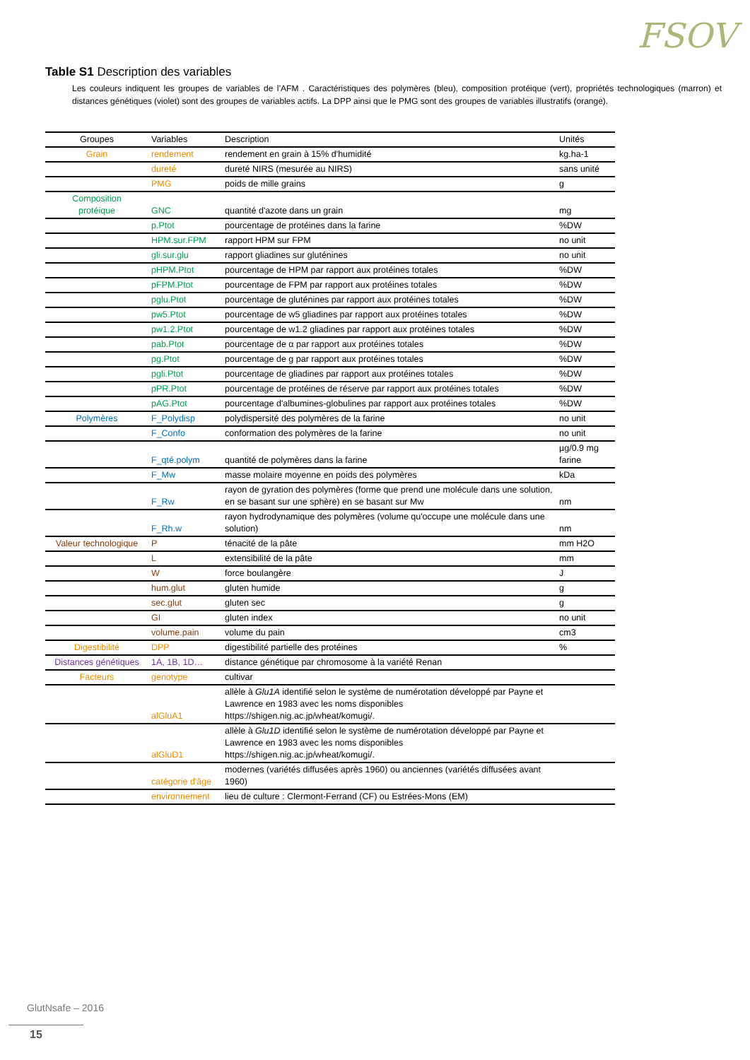FSOV
Table S1 Description des variables
Les couleurs indiquent les groupes de variables de l’AFM . Caractéristiques des polymères (bleu), composition protéique (vert), propriétés technologiques (marron) et distances génétiques (violet) sont des groupes de variables actifs. La DPP ainsi que le PMG sont des groupes de variables illustratifs (orange).
| Groupes | Variables | Description | Unités |
| --- | --- | --- | --- |
| Grain | rendement | rendement en grain à 15% d'humidité | kg.ha-1 |
| | dureté | dureté NIRS (mesurée au NIRS) | sans unité |
| | PMG | poids de mille grains | g |
| Composition protéique | GNC | quantité d'azote dans un grain | mg |
| | p.Ptot | pourcentage de protéines dans la farine | %DW |
| | HPM.sur.FPM | rapport HPM sur FPM | no unit |
| | gli.sur.glu | rapport gliadines sur gluténines | no unit |
| | pHPM.Ptot | pourcentage de HPM par rapport aux protéines totales | %DW |
| | pFPM.Ptot | pourcentage de FPM par rapport aux protéines totales | %DW |
| | pglu.Ptot | pourcentage de gluténines par rapport aux protéines totales | %DW |
| | pw5.Ptot | pourcentage de w5 gliadines par rapport aux protéines totales | %DW |
| | pw1.2.Ptot | pourcentage de w1.2 gliadines par rapport aux protéines totales | %DW |
| | pab.Ptot | pourcentage de α par rapport aux protéines totales | %DW |
| | pg.Ptot | pourcentage de g par rapport aux protéines totales | %DW |
| | pgli.Ptot | pourcentage de gliadines par rapport aux protéines totales | %DW |
| | pPR.Ptot | pourcentage de protéines de réserve par rapport aux protéines totales | %DW |
| | pAG.Ptot | pourcentage d'albumines-globulines par rapport aux protéines totales | %DW |
| Polymères | F_Polydisp | polydispersité des polymères de la farine | no unit |
| | F_Confo | conformation des polymères de la farine | no unit |
| | F_qté.polym | quantité de polymères dans la farine | µg/0.9 mg farine |
| | F_Mw | masse molaire moyenne en poids des polymères | kDa |
| | F_Rw | rayon de gyration des polymères (forme que prend une molécule dans une solution, en se basant sur une sphère) en se basant sur Mw | nm |
| | F_Rh.w | rayon hydrodynamique des polymères (volume qu'occupe une molécule dans une solution) | nm |
| Valeur technologique | P | ténacité de la pâte | mm H2O |
| | L | extensibilité de la pâte | mm |
| | W | force boulangère | J |
| | hum.glut | gluten humide | g |
| | sec.glut | gluten sec | g |
| | GI | gluten index | no unit |
| | volume.pain | volume du pain | cm3 |
| Digestibilité | DPP | digestibilité partielle des protéines | % |
| Distances génétiques | 1A, 1B, 1D… | distance génétique par chromosome à la variété Renan | |
| Facteurs | genotype | cultivar | |
| | alGluA1 | allèle à Glu1A identifié selon le système de numérotation développé par Payne et Lawrence en 1983 avec les noms disponibles https://shigen.nig.ac.jp/wheat/komugi/. | |
| | alGluD1 | allèle à Glu1D identifié selon le système de numérotation développé par Payne et Lawrence en 1983 avec les noms disponibles https://shigen.nig.ac.jp/wheat/komugi/. | |
| | catégorie d'âge | modernes (variétés diffusées après 1960) ou anciennes (variétés diffusées avant 1960) | |
| | environnement | lieu de culture : Clermont-Ferrand (CF) ou Estrées-Mons (EM) | |
GlutNsafe – 2016
15